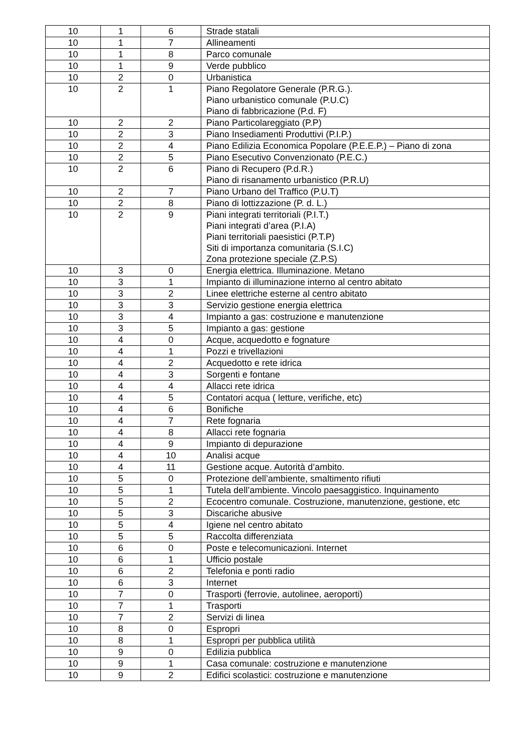| 10 | 1 | 6 | Strade statali |
| 10 | 1 | 7 | Allineamenti |
| 10 | 1 | 8 | Parco comunale |
| 10 | 1 | 9 | Verde pubblico |
| 10 | 2 | 0 | Urbanistica |
| 10 | 2 | 1 | Piano Regolatore Generale (P.R.G.). Piano urbanistico comunale (P.U.C) Piano di fabbricazione (P.d. F) |
| 10 | 2 | 2 | Piano Particolareggiato (P.P) |
| 10 | 2 | 3 | Piano Insediamenti Produttivi (P.I.P.) |
| 10 | 2 | 4 | Piano Edilizia Economica Popolare (P.E.E.P.) – Piano di zona |
| 10 | 2 | 5 | Piano Esecutivo Convenzionato (P.E.C.) |
| 10 | 2 | 6 | Piano di Recupero (P.d.R.) Piano di risanamento urbanistico (P.R.U) |
| 10 | 2 | 7 | Piano Urbano del Traffico (P.U.T) |
| 10 | 2 | 8 | Piano di lottizzazione (P. d. L.) |
| 10 | 2 | 9 | Piani integrati territoriali (P.I.T.) Piani integrati d’area (P.I.A) Piani territoriali paesistici (P.T.P) Siti di importanza comunitaria (S.I.C) Zona protezione speciale (Z.P.S) |
| 10 | 3 | 0 | Energia elettrica. Illuminazione. Metano |
| 10 | 3 | 1 | Impianto di illuminazione interno al centro abitato |
| 10 | 3 | 2 | Linee elettriche esterne al centro abitato |
| 10 | 3 | 3 | Servizio gestione energia elettrica |
| 10 | 3 | 4 | Impianto a gas: costruzione e manutenzione |
| 10 | 3 | 5 | Impianto a gas: gestione |
| 10 | 4 | 0 | Acque, acquedotto e fognature |
| 10 | 4 | 1 | Pozzi e trivellazioni |
| 10 | 4 | 2 | Acquedotto e rete idrica |
| 10 | 4 | 3 | Sorgenti e fontane |
| 10 | 4 | 4 | Allacci rete idrica |
| 10 | 4 | 5 | Contatori acqua ( letture, verifiche, etc) |
| 10 | 4 | 6 | Bonifiche |
| 10 | 4 | 7 | Rete fognaria |
| 10 | 4 | 8 | Allacci rete fognaria |
| 10 | 4 | 9 | Impianto di depurazione |
| 10 | 4 | 10 | Analisi acque |
| 10 | 4 | 11 | Gestione acque. Autorità d’ambito. |
| 10 | 5 | 0 | Protezione dell’ambiente, smaltimento rifiuti |
| 10 | 5 | 1 | Tutela dell’ambiente. Vincolo paesaggistico. Inquinamento |
| 10 | 5 | 2 | Ecocentro comunale. Costruzione, manutenzione, gestione, etc |
| 10 | 5 | 3 | Discariche abusive |
| 10 | 5 | 4 | Igiene nel centro abitato |
| 10 | 5 | 5 | Raccolta differenziata |
| 10 | 6 | 0 | Poste e telecomunicazioni. Internet |
| 10 | 6 | 1 | Ufficio postale |
| 10 | 6 | 2 | Telefonia e ponti radio |
| 10 | 6 | 3 | Internet |
| 10 | 7 | 0 | Trasporti (ferrovie, autolinee, aeroporti) |
| 10 | 7 | 1 | Trasporti |
| 10 | 7 | 2 | Servizi di linea |
| 10 | 8 | 0 | Espropri |
| 10 | 8 | 1 | Espropri per pubblica utilità |
| 10 | 9 | 0 | Edilizia pubblica |
| 10 | 9 | 1 | Casa comunale: costruzione e manutenzione |
| 10 | 9 | 2 | Edifici scolastici: costruzione e manutenzione |